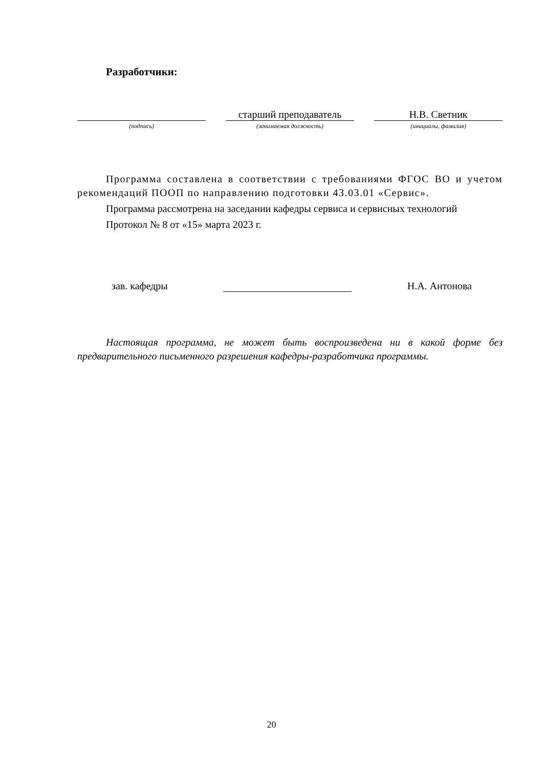Разработчики:
(подпись)
старший преподаватель
(занимаемая должность)
Н.В. Светник
(инициалы, фамилия)
Программа составлена в соответствии с требованиями ФГОС ВО и учетом рекомендаций ПООП по направлению подготовки 43.03.01 «Сервис».
Программа рассмотрена на заседании кафедры сервиса и сервисных технологий
Протокол № 8 от «15» марта 2023 г.
зав. кафедры
Н.А. Антонова
Настоящая программа, не может быть воспроизведена ни в какой форме без предварительного письменного разрешения кафедры-разработчика программы.
20